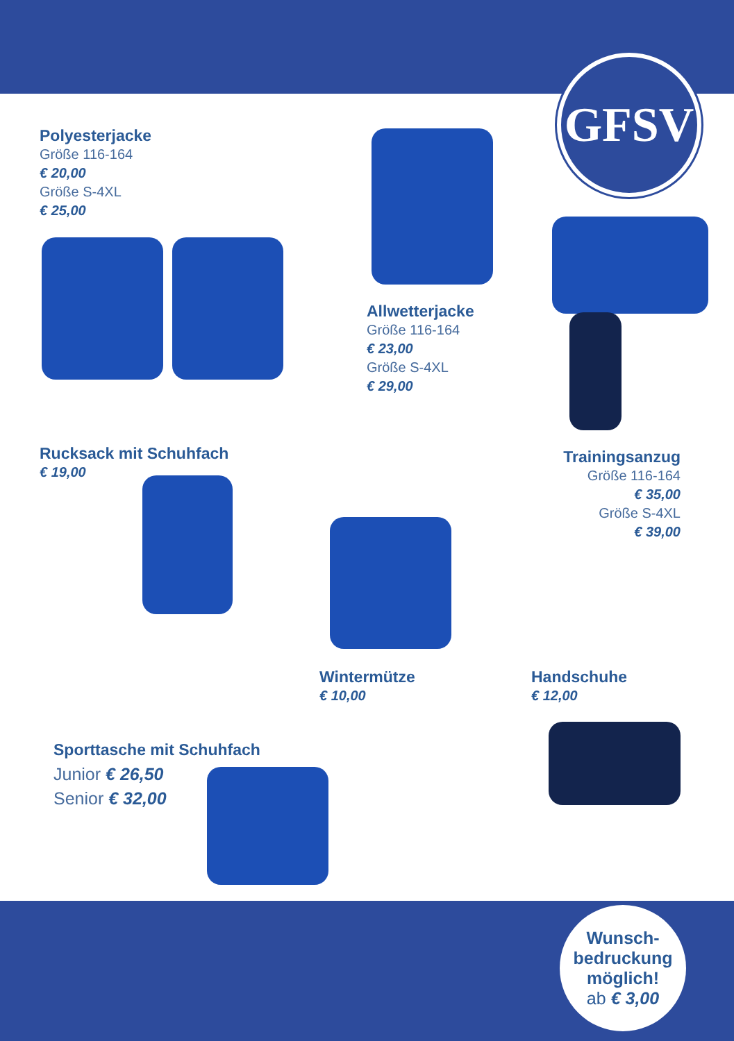GFSV
Polyesterjacke
Größe 116-164
€ 20,00
Größe S-4XL
€ 25,00
Allwetterjacke
Größe 116-164
€ 23,00
Größe S-4XL
€ 29,00
Trainingsanzug
Größe 116-164
€ 35,00
Größe S-4XL
€ 39,00
Rucksack mit Schuhfach
€ 19,00
Wintermütze
€ 10,00
Handschuhe
€ 12,00
Sporttasche mit Schuhfach
Junior € 26,50
Senior € 32,00
Wunsch-
bedruckung
möglich!
ab € 3,00